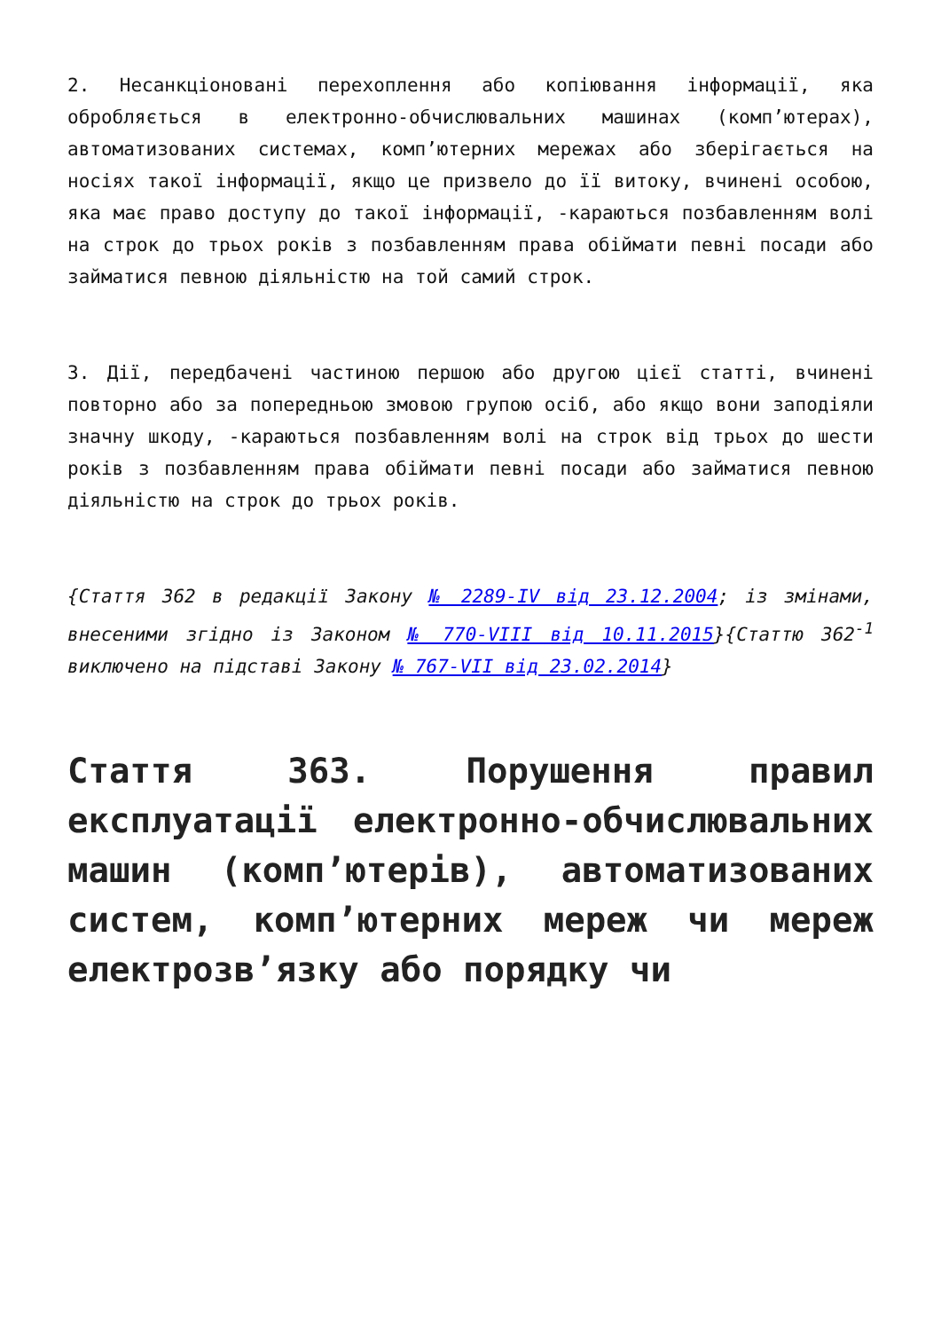2. Несанкціоновані перехоплення або копіювання інформації, яка обробляється в електронно-обчислювальних машинах (комп’ютерах), автоматизованих системах, комп’ютерних мережах або зберігається на носіях такої інформації, якщо це призвело до її витоку, вчинені особою, яка має право доступу до такої інформації, -караються позбавленням волі на строк до трьох років з позбавленням права обіймати певні посади або займатися певною діяльністю на той самий строк.
3. Дії, передбачені частиною першою або другою цієї статті, вчинені повторно або за попередньою змовою групою осіб, або якщо вони заподіяли значну шкоду, -караються позбавленням волі на строк від трьох до шести років з позбавленням права обіймати певні посади або займатися певною діяльністю на строк до трьох років.
{Стаття 362 в редакції Закону № 2289-IV від 23.12.2004; із змінами, внесеними згідно із Законом № 770-VIII від 10.11.2015}{Статтю 362<sup>-1</sup> виключено на підставі Закону № 767-VII від 23.02.2014}
Стаття 363. Порушення правил експлуатації електронно-обчислювальних машин (комп’ютерів), автоматизованих систем, комп’ютерних мереж чи мереж електрозв’язку або порядку чи